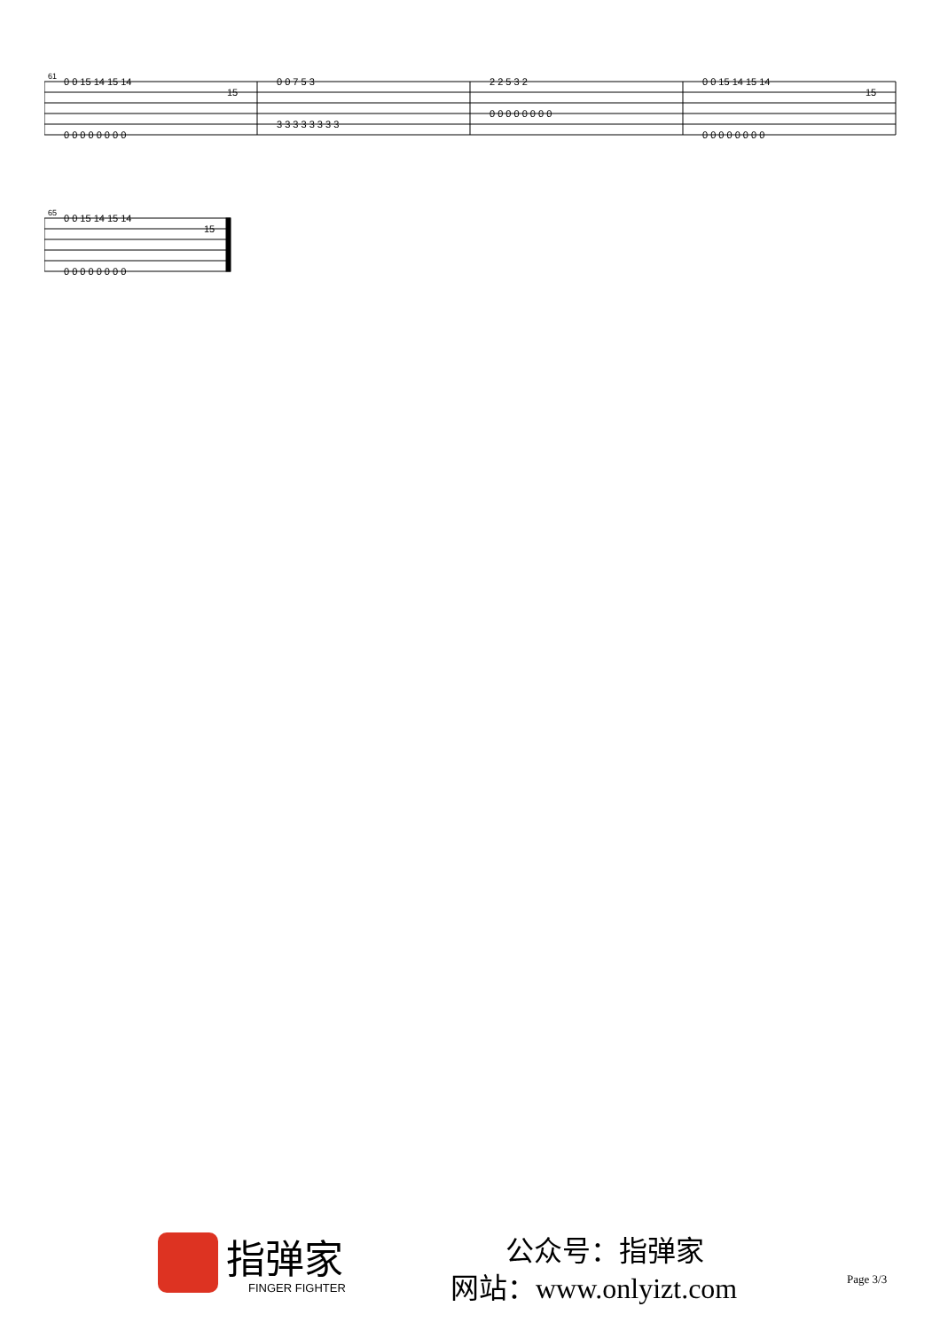61
0 0 15 14 15 14
15
0 0 0 0 0 0 0 0
0 0 7 5 3
3 3 3 3 3 3 3 3
2 2 5 3 2
0 0 0 0 0 0 0 0
0 0 15 14 15 14
15
0 0 0 0 0 0 0 0
65
0 0 15 14 15 14
15
0 0 0 0 0 0 0 0
指弹家
FINGER FIGHTER
公众号：指弹家
网站：www.onlyizt.com Page 3/3